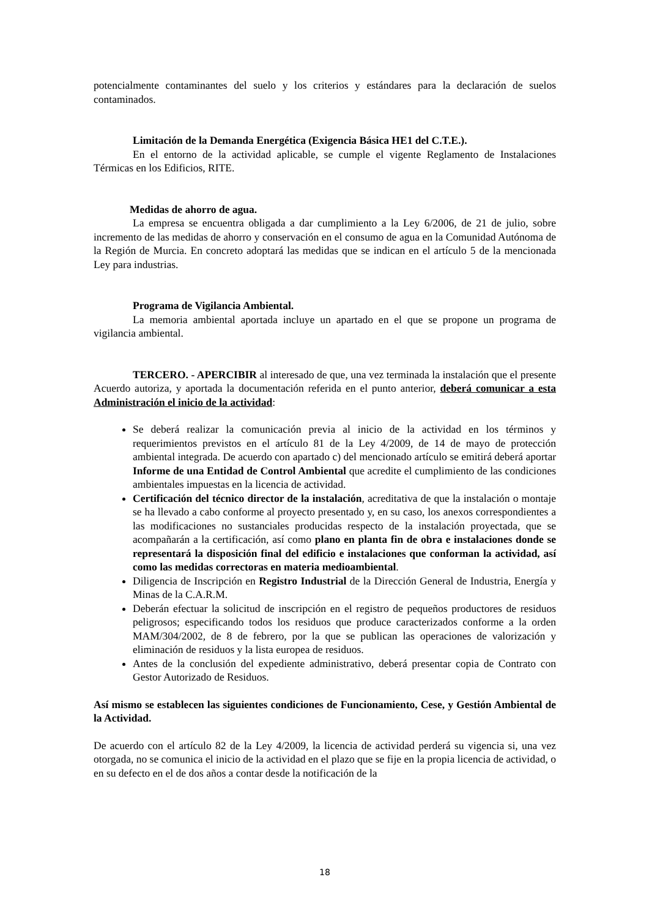potencialmente contaminantes del suelo y los criterios y estándares para la declaración de suelos contaminados.
Limitación de la Demanda Energética (Exigencia Básica HE1 del C.T.E.).
En el entorno de la actividad aplicable, se cumple el vigente Reglamento de Instalaciones Térmicas en los Edificios, RITE.
Medidas de ahorro de agua.
La empresa se encuentra obligada a dar cumplimiento a la Ley 6/2006, de 21 de julio, sobre incremento de las medidas de ahorro y conservación en el consumo de agua en la Comunidad Autónoma de la Región de Murcia. En concreto adoptará las medidas que se indican en el artículo 5 de la mencionada Ley para industrias.
Programa de Vigilancia Ambiental.
La memoria ambiental aportada incluye un apartado en el que se propone un programa de vigilancia ambiental.
TERCERO. - APERCIBIR al interesado de que, una vez terminada la instalación que el presente Acuerdo autoriza, y aportada la documentación referida en el punto anterior, deberá comunicar a esta Administración el inicio de la actividad:
Se deberá realizar la comunicación previa al inicio de la actividad en los términos y requerimientos previstos en el artículo 81 de la Ley 4/2009, de 14 de mayo de protección ambiental integrada. De acuerdo con apartado c) del mencionado artículo se emitirá deberá aportar Informe de una Entidad de Control Ambiental que acredite el cumplimiento de las condiciones ambientales impuestas en la licencia de actividad.
Certificación del técnico director de la instalación, acreditativa de que la instalación o montaje se ha llevado a cabo conforme al proyecto presentado y, en su caso, los anexos correspondientes a las modificaciones no sustanciales producidas respecto de la instalación proyectada, que se acompañarán a la certificación, así como plano en planta fin de obra e instalaciones donde se representará la disposición final del edificio e instalaciones que conforman la actividad, así como las medidas correctoras en materia medioambiental.
Diligencia de Inscripción en Registro Industrial de la Dirección General de Industria, Energía y Minas de la C.A.R.M.
Deberán efectuar la solicitud de inscripción en el registro de pequeños productores de residuos peligrosos; especificando todos los residuos que produce caracterizados conforme a la orden MAM/304/2002, de 8 de febrero, por la que se publican las operaciones de valorización y eliminación de residuos y la lista europea de residuos.
Antes de la conclusión del expediente administrativo, deberá presentar copia de Contrato con Gestor Autorizado de Residuos.
Así mismo se establecen las siguientes condiciones de Funcionamiento, Cese, y Gestión Ambiental de la Actividad.
De acuerdo con el artículo 82 de la Ley 4/2009, la licencia de actividad perderá su vigencia si, una vez otorgada, no se comunica el inicio de la actividad en el plazo que se fije en la propia licencia de actividad, o en su defecto en el de dos años a contar desde la notificación de la
18